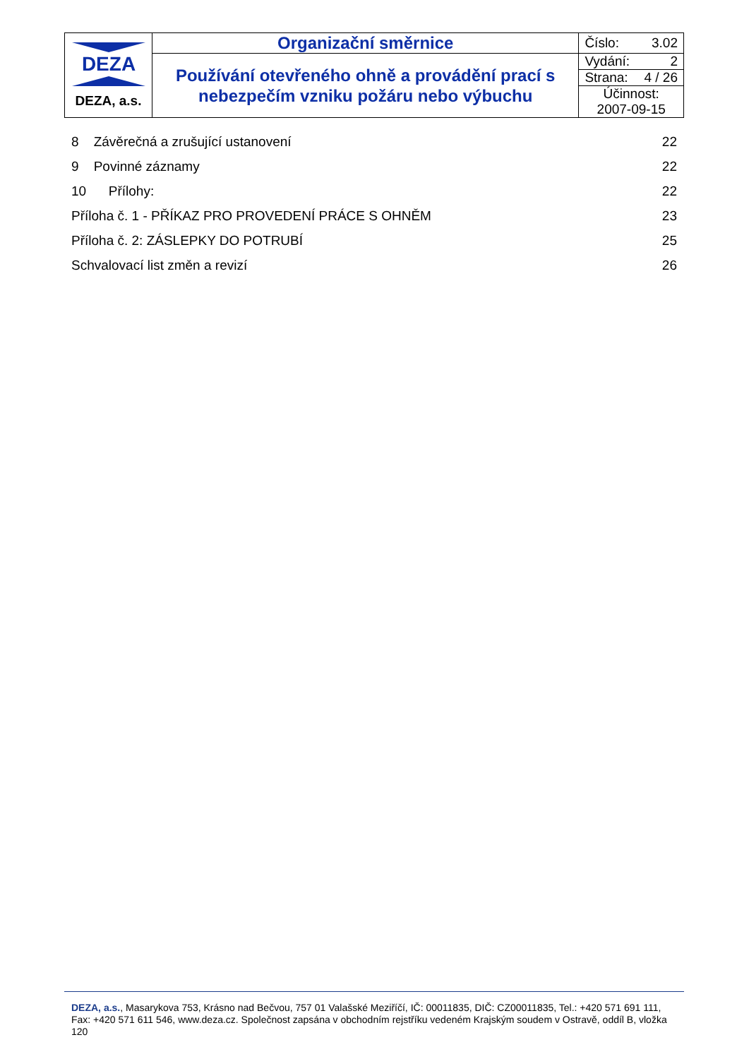| DEZA DEZA, a.s. | Organizační směrnice | Číslo: 3.02 |
| | Používání otevřeného ohně a provádění prací s nebezpečím vzniku požáru nebo výbuchu | Vydání: 2 |
| | | Strana: 4 / 26 |
| | | Účinnost: 2007-09-15 |
8 Závěrečná a zrušující ustanovení 22
9 Povinné záznamy 22
10 Přílohy: 22
Příloha č. 1 - PŘÍKAZ PRO PROVEDENÍ PRÁCE S OHNĚM 23
Příloha č. 2: ZÁSLEPKY DO POTRUBÍ 25
Schvalovací list změn a revizí 26
DEZA, a.s., Masarykova 753, Krásno nad Bečvou, 757 01 Valašské Meziříčí, IČ: 00011835, DIČ: CZ00011835, Tel.: +420 571 691 111, Fax: +420 571 611 546, www.deza.cz. Společnost zapsána v obchodním rejstříku vedeném Krajským soudem v Ostravě, oddíl B, vložka 120